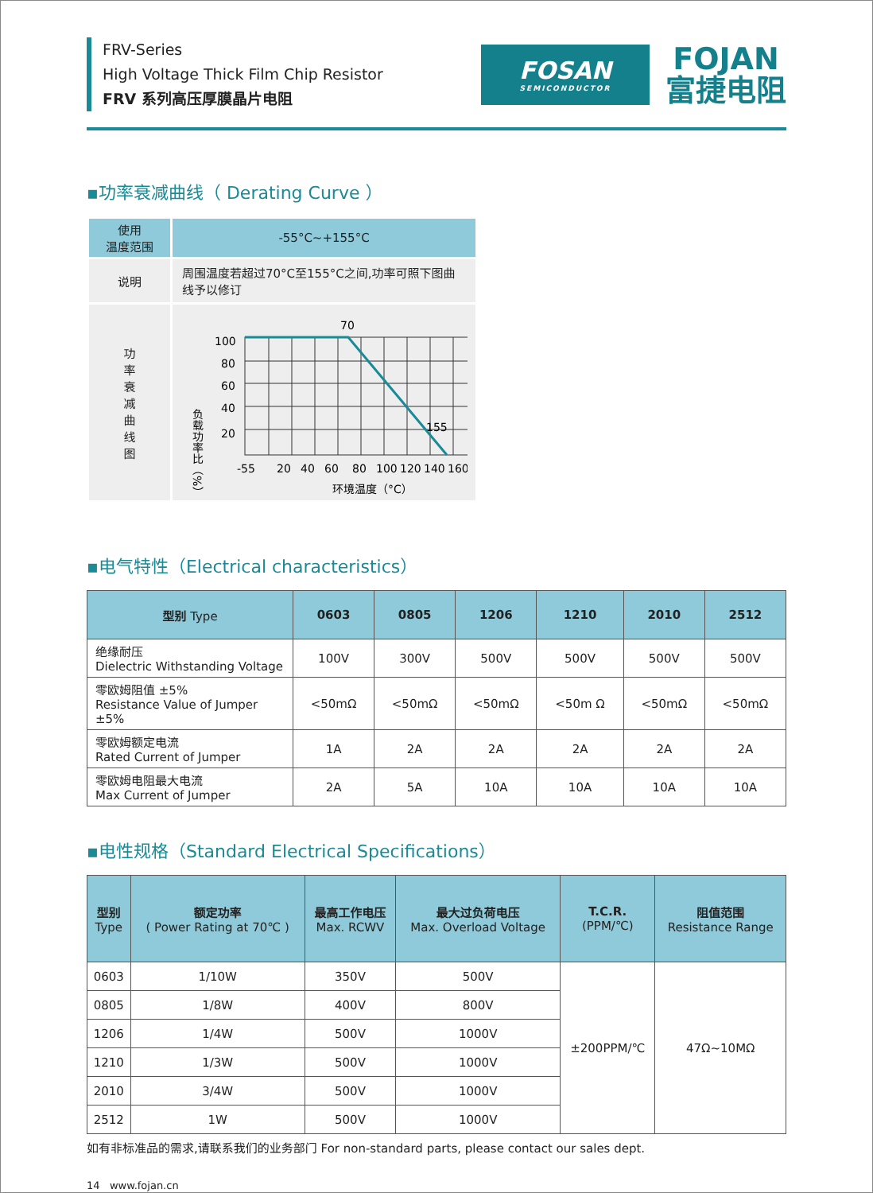FRV-Series
High Voltage Thick Film Chip Resistor
FRV 系列高压厚膜晶片电阻
FOSAN
SEMICONDUCTOR
FOJAN
富捷电阻
▪功率衰减曲线（ Derating Curve ）
| 使用 温度范围 | -55°C~+155°C |
| 说明 | 周围温度若超过70°C至155°C之间,功率可照下图曲线予以修订 |
| 功 率 衰 减 曲 线 图 | 负载功率比（%） 100 80 60 40 20 70 155 -55 20 40 60 80 100 120 140 160 环境温度（°C） |
▪电气特性（Electrical characteristics）
| 型别 Type | 0603 | 0805 | 1206 | 1210 | 2010 | 2512 |
| --- | --- | --- | --- | --- | --- | --- |
| 绝缘耐压 Dielectric Withstanding Voltage | 100V | 300V | 500V | 500V | 500V | 500V |
| 零欧姆阻值 ±5% Resistance Value of Jumper ±5% | <50mΩ | <50mΩ | <50mΩ | <50m Ω | <50mΩ | <50mΩ |
| 零欧姆额定电流 Rated Current of Jumper | 1A | 2A | 2A | 2A | 2A | 2A |
| 零欧姆电阻最大电流 Max Current of Jumper | 2A | 5A | 10A | 10A | 10A | 10A |
▪电性规格（Standard Electrical Specifications）
| 型别 Type | 额定功率 ( Power Rating at 70℃ ) | 最高工作电压 Max. RCWV | 最大过负荷电压 Max. Overload Voltage | T.C.R. (PPM/℃) | 阻值范围 Resistance Range |
| --- | --- | --- | --- | --- | --- |
| 0603 | 1/10W | 350V | 500V | ±200PPM/℃ | 47Ω~10MΩ |
| 0805 | 1/8W | 400V | 800V | | |
| 1206 | 1/4W | 500V | 1000V | | |
| 1210 | 1/3W | 500V | 1000V | | |
| 2010 | 3/4W | 500V | 1000V | | |
| 2512 | 1W | 500V | 1000V | | |
如有非标准品的需求,请联系我们的业务部门 For non-standard parts, please contact our sales dept.
14 www.fojan.cn